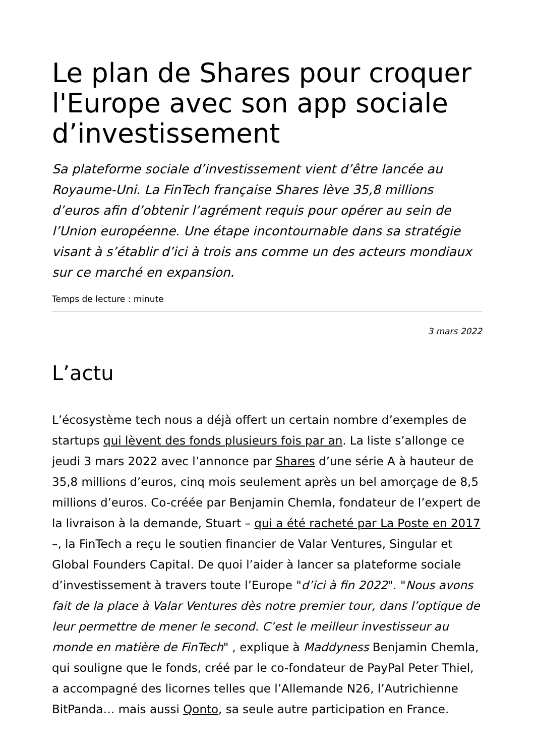Le plan de Shares pour croquer l'Europe avec son app sociale d’investissement
Sa plateforme sociale d’investissement vient d’être lancée au Royaume-Uni. La FinTech française Shares lève 35,8 millions d’euros afin d’obtenir l’agrément requis pour opérer au sein de l’Union européenne. Une étape incontournable dans sa stratégie visant à s’établir d’ici à trois ans comme un des acteurs mondiaux sur ce marché en expansion.
Temps de lecture : minute
3 mars 2022
L’actu
L’écosystème tech nous a déjà offert un certain nombre d’exemples de startups qui lèvent des fonds plusieurs fois par an. La liste s’allonge ce jeudi 3 mars 2022 avec l’annonce par Shares d’une série A à hauteur de 35,8 millions d’euros, cinq mois seulement après un bel amorçage de 8,5 millions d’euros. Co-créée par Benjamin Chemla, fondateur de l’expert de la livraison à la demande, Stuart – qui a été racheté par La Poste en 2017 –, la FinTech a reçu le soutien financier de Valar Ventures, Singular et Global Founders Capital. De quoi l’aider à lancer sa plateforme sociale d’investissement à travers toute l’Europe "d’ici à fin 2022". "Nous avons fait de la place à Valar Ventures dès notre premier tour, dans l’optique de leur permettre de mener le second. C’est le meilleur investisseur au monde en matière de FinTech" , explique à Maddyness Benjamin Chemla, qui souligne que le fonds, créé par le co-fondateur de PayPal Peter Thiel, a accompagné des licornes telles que l’Allemande N26, l’Autrichienne BitPanda… mais aussi Qonto, sa seule autre participation en France.